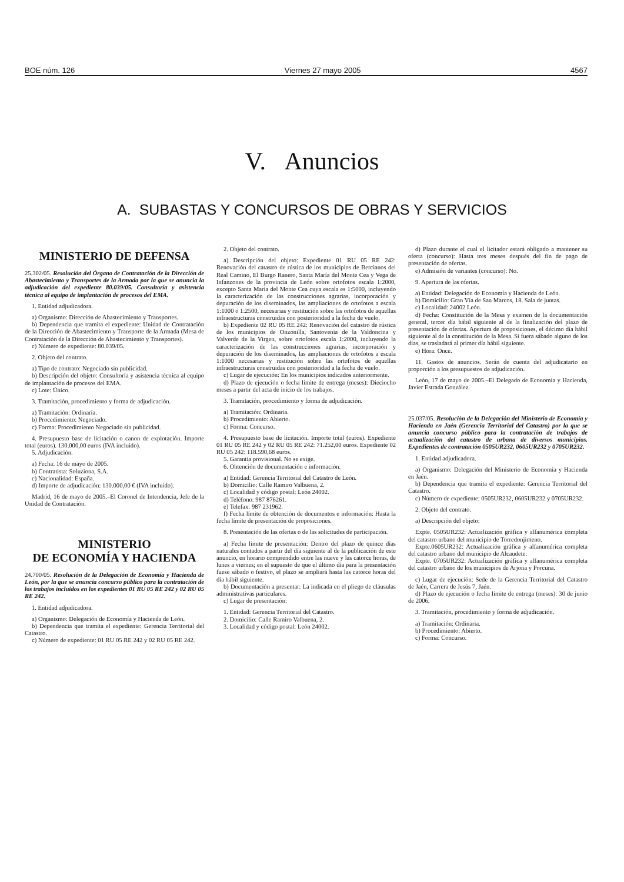BOE núm. 126 Viernes 27 mayo 2005 4567
V. Anuncios
A. SUBASTAS Y CONCURSOS DE OBRAS Y SERVICIOS
MINISTERIO DE DEFENSA
25.302/05. Resolución del Órgano de Contratación de la Dirección de Abastecimiento y Transportes de la Armada por la que se anuncia la adjudicación del expediente 80.039/05. Consultoría y asistencia técnica al equipo de implantación de procesos del EMA.
1. Entidad adjudicadora.
a) Organismo: Dirección de Abastecimiento y Transportes.
b) Dependencia que tramita el expediente: Unidad de Contratación de la Dirección de Abastecimiento y Transporte de la Armada (Mesa de Contratación de la Dirección de Abastecimiento y Transportes).
c) Número de expediente: 80.039/05.
2. Objeto del contrato.
a) Tipo de contrato: Negociado sin publicidad.
b) Descripción del objeto: Consultoría y asistencia técnica al equipo de implantación de procesos del EMA.
c) Lote: Único.
3. Tramitación, procedimiento y forma de adjudicación.
a) Tramitación: Ordinaria.
b) Procedimiento: Negociado.
c) Forma: Procedimiento Negociado sin publicidad.
4. Presupuesto base de licitación o canon de explotación. Importe total (euros). 130.000,00 euros (IVA incluido).
5. Adjudicación.
a) Fecha: 16 de mayo de 2005.
b) Contratista: Soluziona, S.A.
c) Nacionalidad: España.
d) Importe de adjudicación: 130.000,00 € (IVA incluido).
Madrid, 16 de mayo de 2005.–El Coronel de Intendencia, Jefe de la Unidad de Contratación.
MINISTERIO
DE ECONOMÍA Y HACIENDA
24.700/05. Resolución de la Delegación de Economía y Hacienda de León, por la que se anuncia concurso público para la contratación de los trabajos incluidos en los expedientes 01 RU 05 RE 242 y 02 RU 05 RE 242.
1. Entidad adjudicadora.
a) Organismo: Delegación de Economía y Hacienda de León.
b) Dependencia que tramita el expediente: Gerencia Territorial del Catastro.
c) Número de expediente: 01 RU 05 RE 242 y 02 RU 05 RE 242.
2. Objeto del contrato.
a) Descripción del objeto: Expediente 01 RU 05 RE 242: Renovación del catastro de rústica de los municipios de Bercianos del Real Camino, El Burgo Ranero, Santa María del Monte Cea y Vega de Infanzones de la provincia de León sobre ortofotos escala 1:2000, excepto Santa María del Monte Cea cuya escala es 1:5000, incluyendo la caracterización de las construcciones agrarias, incorporación y depuración de los diseminados, las ampliaciones de ortofotos a escala 1:1000 ó 1:2500, necesarias y restitución sobre las ortofotos de aquellas infraestructuras construidas con posterioridad a la fecha de vuelo.
b) Expediente 02 RU 05 RE 242: Renovación del catastro de rústica de los municipios de Onzonilla, Santovenia de la Valdoncina y Valverde de la Virgen, sobre ortofotos escala 1:2000, incluyendo la caracterización de las construcciones agrarias, incorporación y depuración de los diseminados, las ampliaciones de ortofotos a escala 1:1000 necesarias y restitución sobre las ortofotos de aquellas infraestructuras construidas con posterioridad a la fecha de vuelo.
c) Lugar de ejecución: En los municipios indicados anteriormente.
d) Plazo de ejecución o fecha límite de entrega (meses): Dieciocho meses a partir del acta de inicio de los trabajos.
3. Tramitación, procedimiento y forma de adjudicación.
a) Tramitación: Ordinaria.
b) Procedimiento: Abierto.
c) Forma: Concurso.
4. Presupuesto base de licitación. Importe total (euros). Expediente 01 RU 05 RE 242 y 02 RU 05 RE 242: 71.252,00 euros. Expediente 02 RU 05 242: 118.590,68 euros.
5. Garantía provisional. No se exige.
6. Obtención de documentación e información.
a) Entidad: Gerencia Territorial del Catastro de León.
b) Domicilio: Calle Ramiro Valbuena, 2.
c) Localidad y código postal: León 24002.
d) Teléfono: 987 876261.
e) Telefax: 987 231962.
f) Fecha límite de obtención de documentos e información: Hasta la fecha límite de presentación de proposiciones.
8. Presentación de las ofertas o de las solicitudes de participación.
a) Fecha límite de presentación: Dentro del plazo de quince días naturales contados a partir del día siguiente al de la publicación de este anuncio, en horario comprendido entre las nueve y las catorce horas, de lunes a viernes; en el supuesto de que el último día para la presentación fuese sábado o festivo, el plazo se ampliará hasta las catorce horas del día hábil siguiente.
b) Documentación a presentar: La indicada en el pliego de cláusulas administrativas particulares.
c) Lugar de presentación:
1. Entidad: Gerencia Territorial del Catastro.
2. Domicilio: Calle Ramiro Valbuena, 2.
3. Localidad y código postal: León 24002.
d) Plazo durante el cual el licitador estará obligado a mantener su oferta (concurso): Hasta tres meses después del fin de pago de presentación de ofertas.
e) Admisión de variantes (concurso): No.
9. Apertura de las ofertas.
a) Entidad: Delegación de Economía y Hacienda de León.
b) Domicilio: Gran Vía de San Marcos, 18. Sala de juntas.
c) Localidad: 24002 León.
d) Fecha: Constitución de la Mesa y examen de la documentación general, tercer día hábil siguiente al de la finalización del plazo de presentación de ofertas. Apertura de proposiciones, el décimo día hábil siguiente al de la constitución de la Mesa. Si fuera sábado alguno de los días, se trasladará al primer día hábil siguiente.
e) Hora: Once.
11. Gastos de anuncios. Serán de cuenta del adjudicatario en proporción a los presupuestos de adjudicación.
León, 17 de mayo de 2005.–El Delegado de Economía y Hacienda, Javier Estrada González.
25.037/05. Resolución de la Delegación del Ministerio de Economía y Hacienda en Jaén (Gerencia Territorial del Catastro) por la que se anuncia concurso público para la contratación de trabajos de actualización del catastro de urbana de diversos municipios. Expedientes de contratación 0505UR232, 0605UR232 y 0705UR232.
1. Entidad adjudicadora.
a) Organismo: Delegación del Ministerio de Economía y Hacienda en Jaén.
b) Dependencia que tramita el expediente: Gerencia Territorial del Catastro.
c) Número de expediente: 0505UR232, 0605UR232 y 0705UR232.
2. Objeto del contrato.
a) Descripción del objeto:
Expte. 0505UR232: Actualización gráfica y alfanumérica completa del catastro urbano del municipio de Torredonjimeno.
Expte.0605UR232: Actualización gráfica y alfanumérica completa del catastro urbano del municipio de Alcaudete.
Expte. 0705UR232: Actualización gráfica y alfanumérica completa del catastro urbano de los municipios de Arjona y Porcuna.
c) Lugar de ejecución: Sede de la Gerencia Territorial del Catastro de Jaén, Carrera de Jesús 7, Jaén.
d) Plazo de ejecución o fecha límite de entrega (meses): 30 de junio de 2006.
3. Tramitación, procedimiento y forma de adjudicación.
a) Tramitación: Ordinaria.
b) Procedimiento: Abierto.
c) Forma: Concurso.